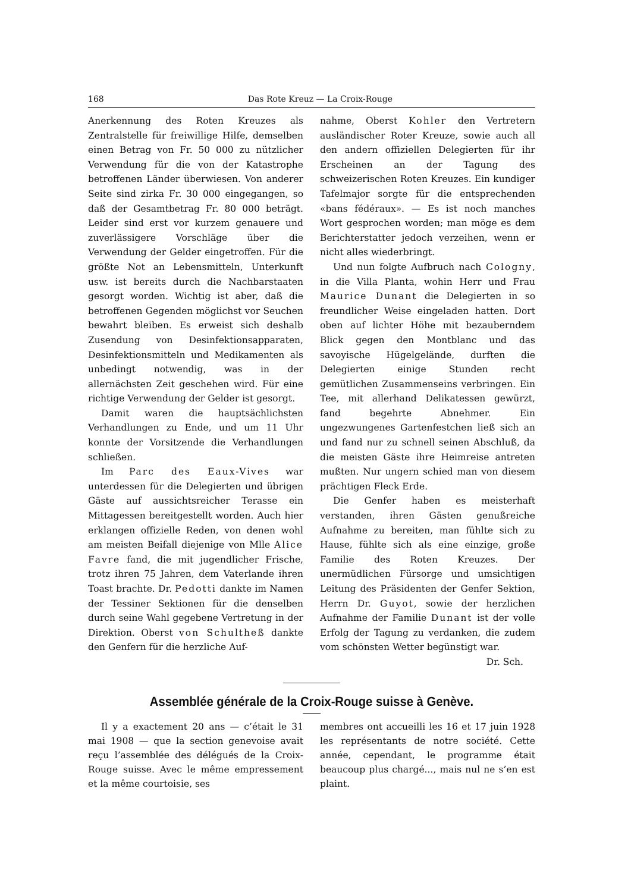168 Das Rote Kreuz — La Croix-Rouge
Anerkennung des Roten Kreuzes als Zentralstelle für freiwillige Hilfe, demselben einen Betrag von Fr. 50 000 zu nützlicher Verwendung für die von der Katastrophe betroffenen Länder überwiesen. Von anderer Seite sind zirka Fr. 30 000 eingegangen, so daß der Gesamtbetrag Fr. 80 000 beträgt. Leider sind erst vor kurzem genauere und zuverlässigere Vorschläge über die Verwendung der Gelder eingetroffen. Für die größte Not an Lebensmitteln, Unterkunft usw. ist bereits durch die Nachbarstaaten gesorgt worden. Wichtig ist aber, daß die betroffenen Gegenden möglichst vor Seuchen bewahrt bleiben. Es erweist sich deshalb Zusendung von Desinfektionsapparaten, Desinfektionsmitteln und Medikamenten als unbedingt notwendig, was in der allernächsten Zeit geschehen wird. Für eine richtige Verwendung der Gelder ist gesorgt.
Damit waren die hauptsächlichsten Verhandlungen zu Ende, und um 11 Uhr konnte der Vorsitzende die Verhandlungen schließen.
Im Parc des Eaux-Vives war unterdessen für die Delegierten und übrigen Gäste auf aussichtsreicher Terasse ein Mittagessen bereitgestellt worden. Auch hier erklangen offizielle Reden, von denen wohl am meisten Beifall diejenige von Mlle Alice Favre fand, die mit jugendlicher Frische, trotz ihren 75 Jahren, dem Vaterlande ihren Toast brachte. Dr. Pedotti dankte im Namen der Tessiner Sektionen für die denselben durch seine Wahl gegebene Vertretung in der Direktion. Oberst von Schultheß dankte den Genfern für die herzliche Auf-
nahme, Oberst Kohler den Vertretern ausländischer Roter Kreuze, sowie auch all den andern offiziellen Delegierten für ihr Erscheinen an der Tagung des schweizerischen Roten Kreuzes. Ein kundiger Tafelmajor sorgte für die entsprechenden «bans fédéraux». — Es ist noch manches Wort gesprochen worden; man möge es dem Berichterstatter jedoch verzeihen, wenn er nicht alles wiederbringt.
Und nun folgte Aufbruch nach Cologny, in die Villa Planta, wohin Herr und Frau Maurice Dunant die Delegierten in so freundlicher Weise eingeladen hatten. Dort oben auf lichter Höhe mit bezauberndem Blick gegen den Montblanc und das savoyische Hügelgelände, durften die Delegierten einige Stunden recht gemütlichen Zusammenseins verbringen. Ein Tee, mit allerhand Delikatessen gewürzt, fand begehrte Abnehmer. Ein ungezwungenes Gartenfestchen ließ sich an und fand nur zu schnell seinen Abschluß, da die meisten Gäste ihre Heimreise antreten mußten. Nur ungern schied man von diesem prächtigen Fleck Erde.
Die Genfer haben es meisterhaft verstanden, ihren Gästen genußreiche Aufnahme zu bereiten, man fühlte sich zu Hause, fühlte sich als eine einzige, große Familie des Roten Kreuzes. Der unermüdlichen Fürsorge und umsichtigen Leitung des Präsidenten der Genfer Sektion, Herrn Dr. Guyot, sowie der herzlichen Aufnahme der Familie Dunant ist der volle Erfolg der Tagung zu verdanken, die zudem vom schönsten Wetter begünstigt war. Dr. Sch.
Assemblée générale de la Croix-Rouge suisse à Genève.
Il y a exactement 20 ans — c’était le 31 mai 1908 — que la section genevoise avait reçu l’assemblée des délégués de la Croix-Rouge suisse. Avec le même empressement et la même courtoisie, ses
membres ont accueilli les 16 et 17 juin 1928 les représentants de notre société. Cette année, cependant, le programme était beaucoup plus chargé..., mais nul ne s’en est plaint.